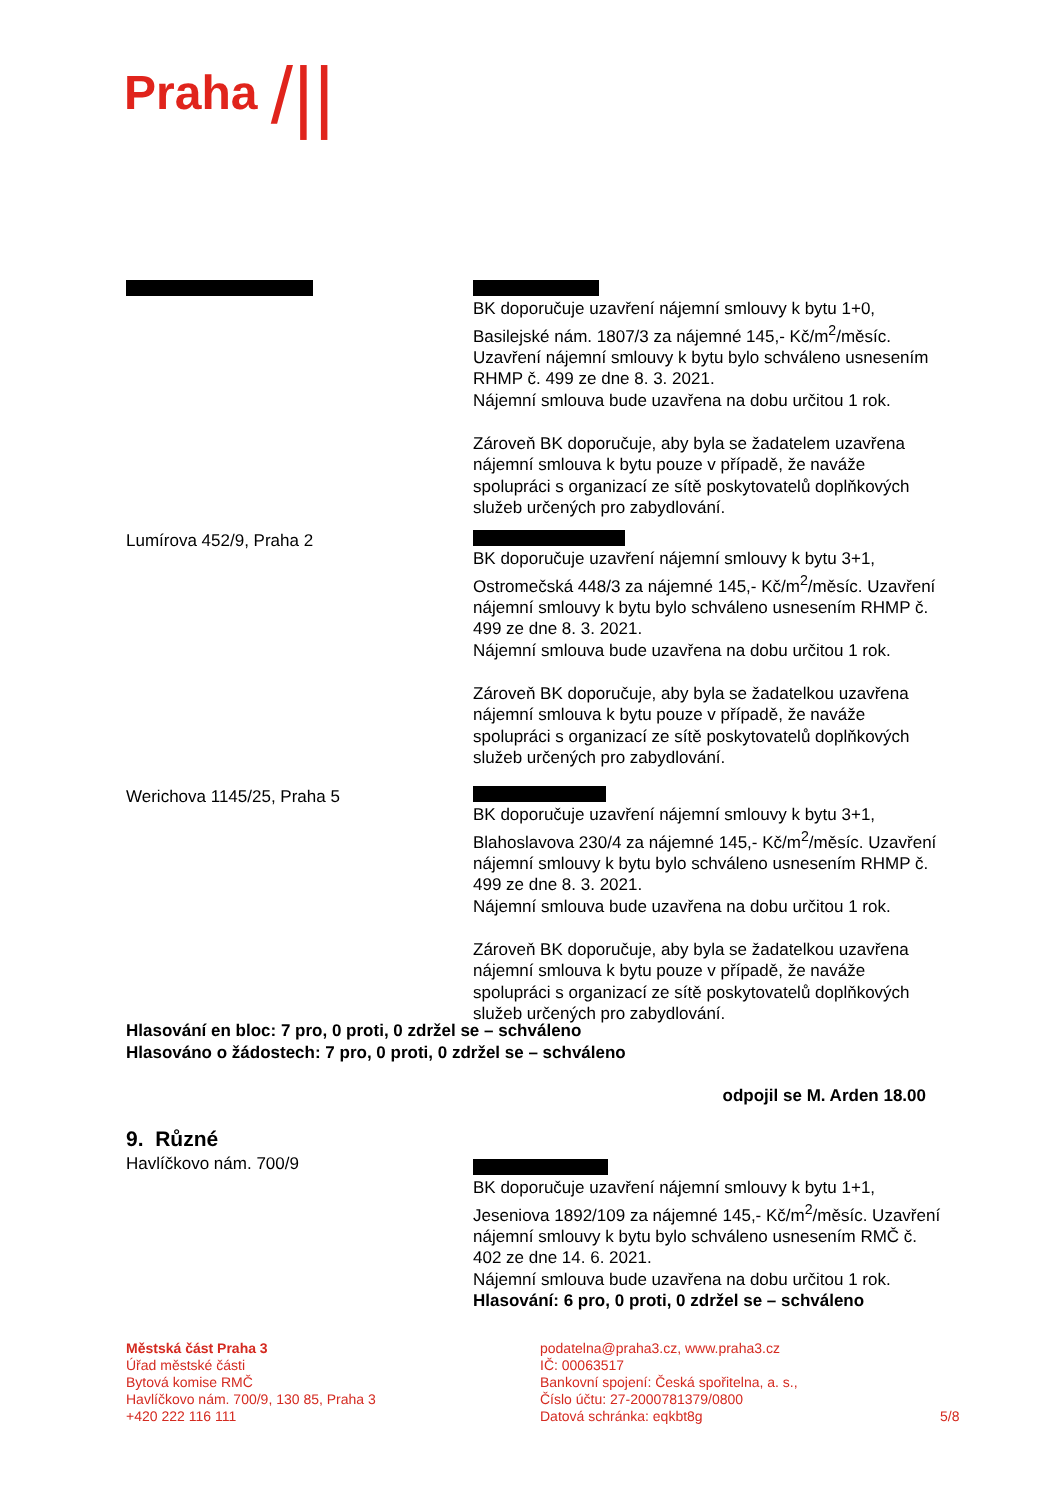Praha /||
BK doporučuje uzavření nájemní smlouvy k bytu 1+0, Basilejské nám. 1807/3 za nájemné 145,- Kč/m<sup>2</sup>/měsíc. Uzavření nájemní smlouvy k bytu bylo schváleno usnesením RHMP č. 499 ze dne 8. 3. 2021.
Nájemní smlouva bude uzavřena na dobu určitou 1 rok.
Zároveň BK doporučuje, aby byla se žadatelem uzavřena nájemní smlouva k bytu pouze v případě, že naváže spolupráci s organizací ze sítě poskytovatelů doplňkových služeb určených pro zabydlování.
Lumírova 452/9, Praha 2 BK doporučuje uzavření nájemní smlouvy k bytu 3+1, Ostromečská 448/3 za nájemné 145,- Kč/m<sup>2</sup>/měsíc. Uzavření nájemní smlouvy k bytu bylo schváleno usnesením RHMP č. 499 ze dne 8. 3. 2021.
Nájemní smlouva bude uzavřena na dobu určitou 1 rok.
Zároveň BK doporučuje, aby byla se žadatelkou uzavřena nájemní smlouva k bytu pouze v případě, že naváže spolupráci s organizací ze sítě poskytovatelů doplňkových služeb určených pro zabydlování.
Werichova 1145/25, Praha 5 BK doporučuje uzavření nájemní smlouvy k bytu 3+1, Blahoslavova 230/4 za nájemné 145,- Kč/m<sup>2</sup>/měsíc. Uzavření nájemní smlouvy k bytu bylo schváleno usnesením RHMP č. 499 ze dne 8. 3. 2021.
Nájemní smlouva bude uzavřena na dobu určitou 1 rok.
Zároveň BK doporučuje, aby byla se žadatelkou uzavřena nájemní smlouva k bytu pouze v případě, že naváže spolupráci s organizací ze sítě poskytovatelů doplňkových služeb určených pro zabydlování.
Hlasování en bloc: 7 pro, 0 proti, 0 zdržel se – schváleno
Hlasováno o žádostech: 7 pro, 0 proti, 0 zdržel se – schváleno
odpojil se M. Arden 18.00
9. Různé
Havlíčkovo nám. 700/9 BK doporučuje uzavření nájemní smlouvy k bytu 1+1, Jeseniova 1892/109 za nájemné 145,- Kč/m<sup>2</sup>/měsíc. Uzavření nájemní smlouvy k bytu bylo schváleno usnesením RMČ č. 402 ze dne 14. 6. 2021.
Nájemní smlouva bude uzavřena na dobu určitou 1 rok.
Hlasování: 6 pro, 0 proti, 0 zdržel se – schváleno
Městská část Praha 3
Úřad městské části
Bytová komise RMČ
Havlíčkovo nám. 700/9, 130 85, Praha 3
+420 222 116 111
podatelna@praha3.cz, www.praha3.cz
IČ: 00063517
Bankovní spojení: Česká spořitelna, a. s.,
Číslo účtu: 27-2000781379/0800
Datová schránka: eqkbt8g
5/8